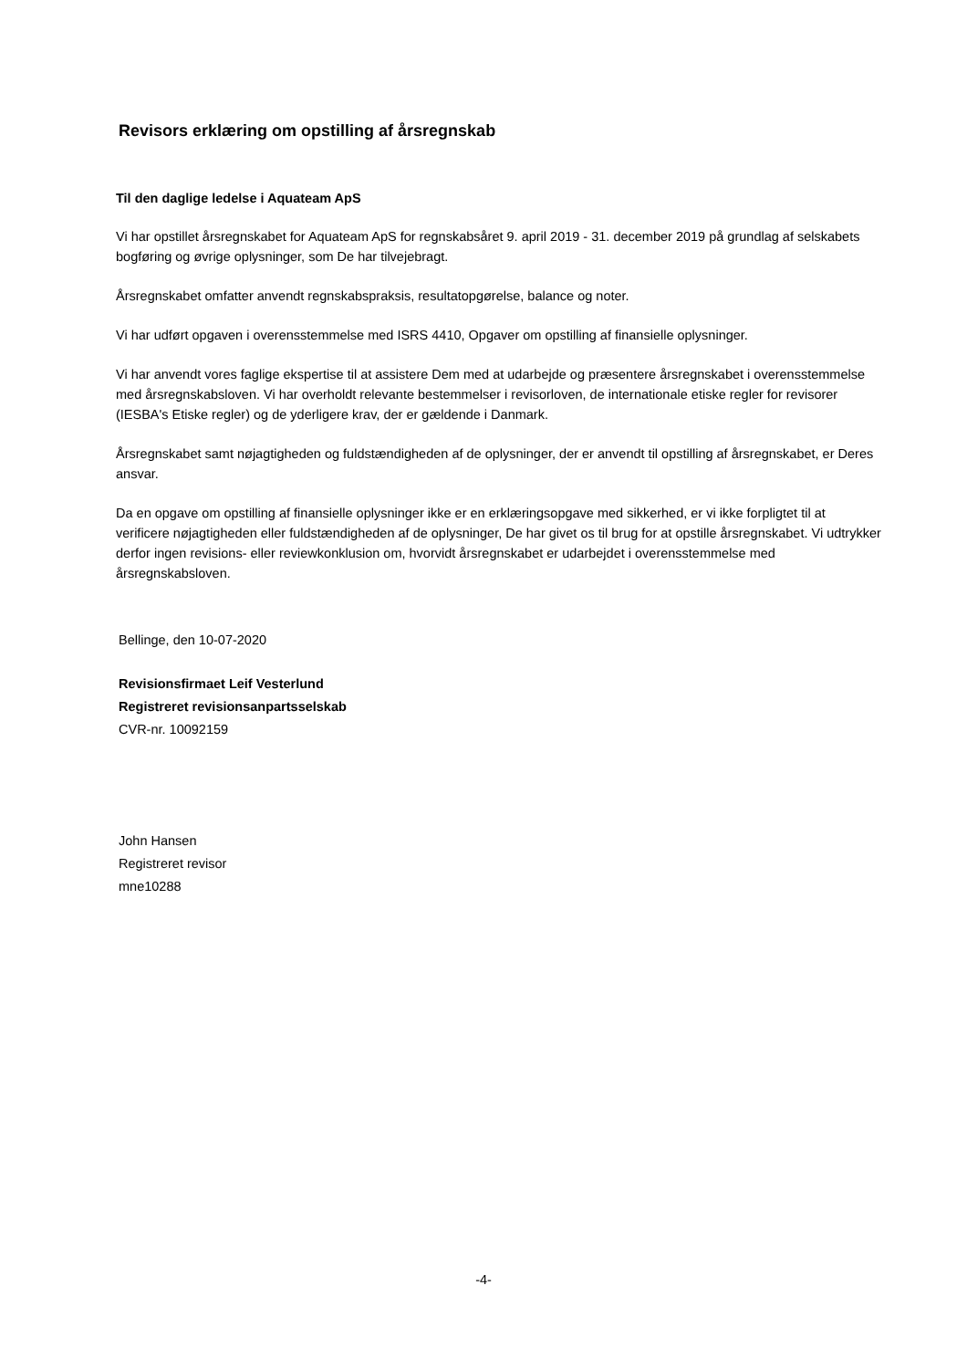Revisors erklæring om opstilling af årsregnskab
Til den daglige ledelse i Aquateam ApS
Vi har opstillet årsregnskabet for Aquateam ApS for regnskabsåret 9. april 2019 - 31. december 2019 på grundlag af selskabets bogføring og øvrige oplysninger, som De har tilvejebragt.
Årsregnskabet omfatter anvendt regnskabspraksis, resultatopgørelse, balance og noter.
Vi har udført opgaven i overensstemmelse med ISRS 4410, Opgaver om opstilling af finansielle oplysninger.
Vi har anvendt vores faglige ekspertise til at assistere Dem med at udarbejde og præsentere årsregnskabet i overensstemmelse med årsregnskabsloven. Vi har overholdt relevante bestemmelser i revisorloven, de internationale etiske regler for revisorer (IESBA's Etiske regler) og de yderligere krav, der er gældende i Danmark.
Årsregnskabet samt nøjagtigheden og fuldstændigheden af de oplysninger, der er anvendt til opstilling af årsregnskabet, er Deres ansvar.
Da en opgave om opstilling af finansielle oplysninger ikke er en erklæringsopgave med sikkerhed, er vi ikke forpligtet til at verificere nøjagtigheden eller fuldstændigheden af de oplysninger, De har givet os til brug for at opstille årsregnskabet. Vi udtrykker derfor ingen revisions- eller reviewkonklusion om, hvorvidt årsregnskabet er udarbejdet i overensstemmelse med årsregnskabsloven.
Bellinge, den 10-07-2020
Revisionsfirmaet Leif Vesterlund
Registreret revisionsanpartsselskab
CVR-nr. 10092159
John Hansen
Registreret revisor
mne10288
-4-